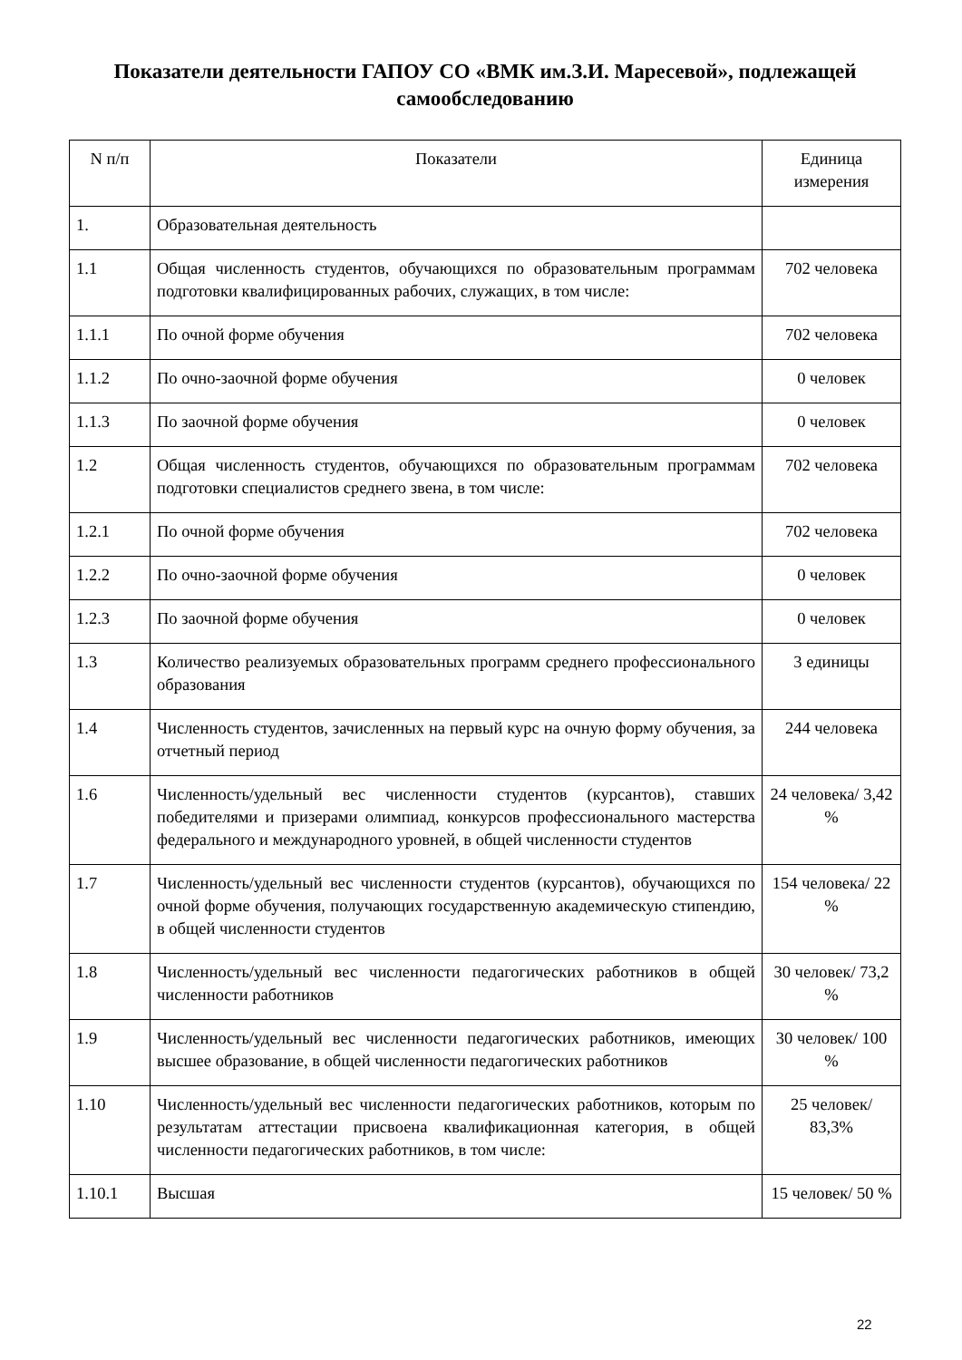Показатели деятельности ГАПОУ СО «ВМК им.З.И. Маресевой», подлежащей самообследованию
| N п/п | Показатели | Единица измерения |
| --- | --- | --- |
| 1. | Образовательная деятельность | |
| 1.1 | Общая численность студентов, обучающихся по образовательным программам подготовки квалифицированных рабочих, служащих, в том числе: | 702 человека |
| 1.1.1 | По очной форме обучения | 702 человека |
| 1.1.2 | По очно-заочной форме обучения | 0 человек |
| 1.1.3 | По заочной форме обучения | 0 человек |
| 1.2 | Общая численность студентов, обучающихся по образовательным программам подготовки специалистов среднего звена, в том числе: | 702 человека |
| 1.2.1 | По очной форме обучения | 702 человека |
| 1.2.2 | По очно-заочной форме обучения | 0 человек |
| 1.2.3 | По заочной форме обучения | 0 человек |
| 1.3 | Количество реализуемых образовательных программ среднего профессионального образования | 3 единицы |
| 1.4 | Численность студентов, зачисленных на первый курс на очную форму обучения, за отчетный период | 244 человека |
| 1.6 | Численность/удельный вес численности студентов (курсантов), ставших победителями и призерами олимпиад, конкурсов профессионального мастерства федерального и международного уровней, в общей численности студентов | 24 человека/ 3,42 % |
| 1.7 | Численность/удельный вес численности студентов (курсантов), обучающихся по очной форме обучения, получающих государственную академическую стипендию, в общей численности студентов | 154 человека/ 22 % |
| 1.8 | Численность/удельный вес численности педагогических работников в общей численности работников | 30 человек/ 73,2 % |
| 1.9 | Численность/удельный вес численности педагогических работников, имеющих высшее образование, в общей численности педагогических работников | 30 человек/ 100 % |
| 1.10 | Численность/удельный вес численности педагогических работников, которым по результатам аттестации присвоена квалификационная категория, в общей численности педагогических работников, в том числе: | 25 человек/ 83,3% |
| 1.10.1 | Высшая | 15 человек/ 50 % |
22